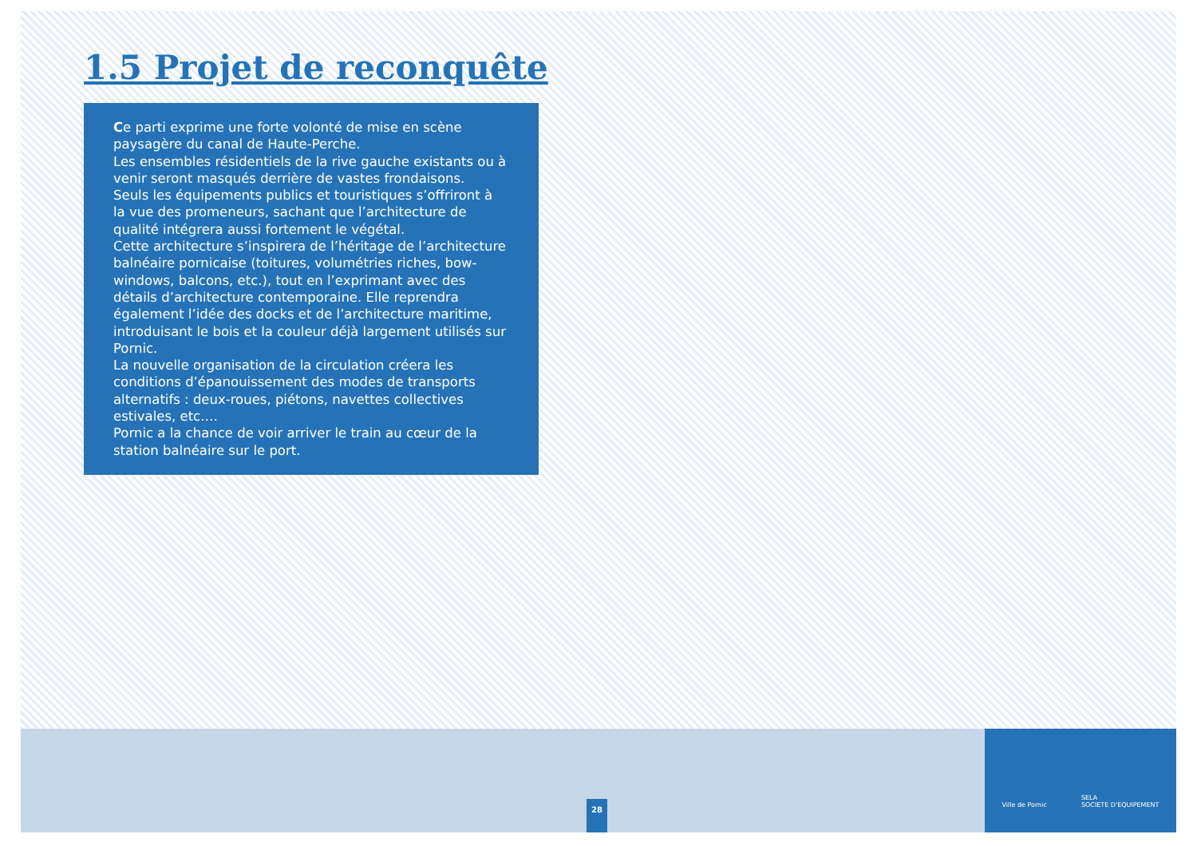1.5 Projet de reconquête
Ce parti exprime une forte volonté de mise en scène paysagère du canal de Haute-Perche.
Les ensembles résidentiels de la rive gauche existants ou à venir seront masqués derrière de vastes frondaisons.
Seuls les équipements publics et touristiques s’offriront à la vue des promeneurs, sachant que l’architecture de qualité intégrera aussi fortement le végétal.
Cette architecture s’inspirera de l’héritage de l’architecture balnéaire pornicaise (toitures, volumétries riches, bow-windows, balcons, etc.), tout en l’exprimant avec des détails d’architecture contemporaine. Elle reprendra également l’idée des docks et de l’architecture maritime, introduisant le bois et la couleur déjà largement utilisés sur Pornic.
La nouvelle organisation de la circulation créera les conditions d’épanouissement des modes de transports alternatifs : deux-roues, piétons, navettes collectives estivales, etc.…
Pornic a la chance de voir arriver le train au cœur de la station balnéaire sur le port.
28
Ville de Pornic SELA
SOCIETE D'EQUIPEMENT